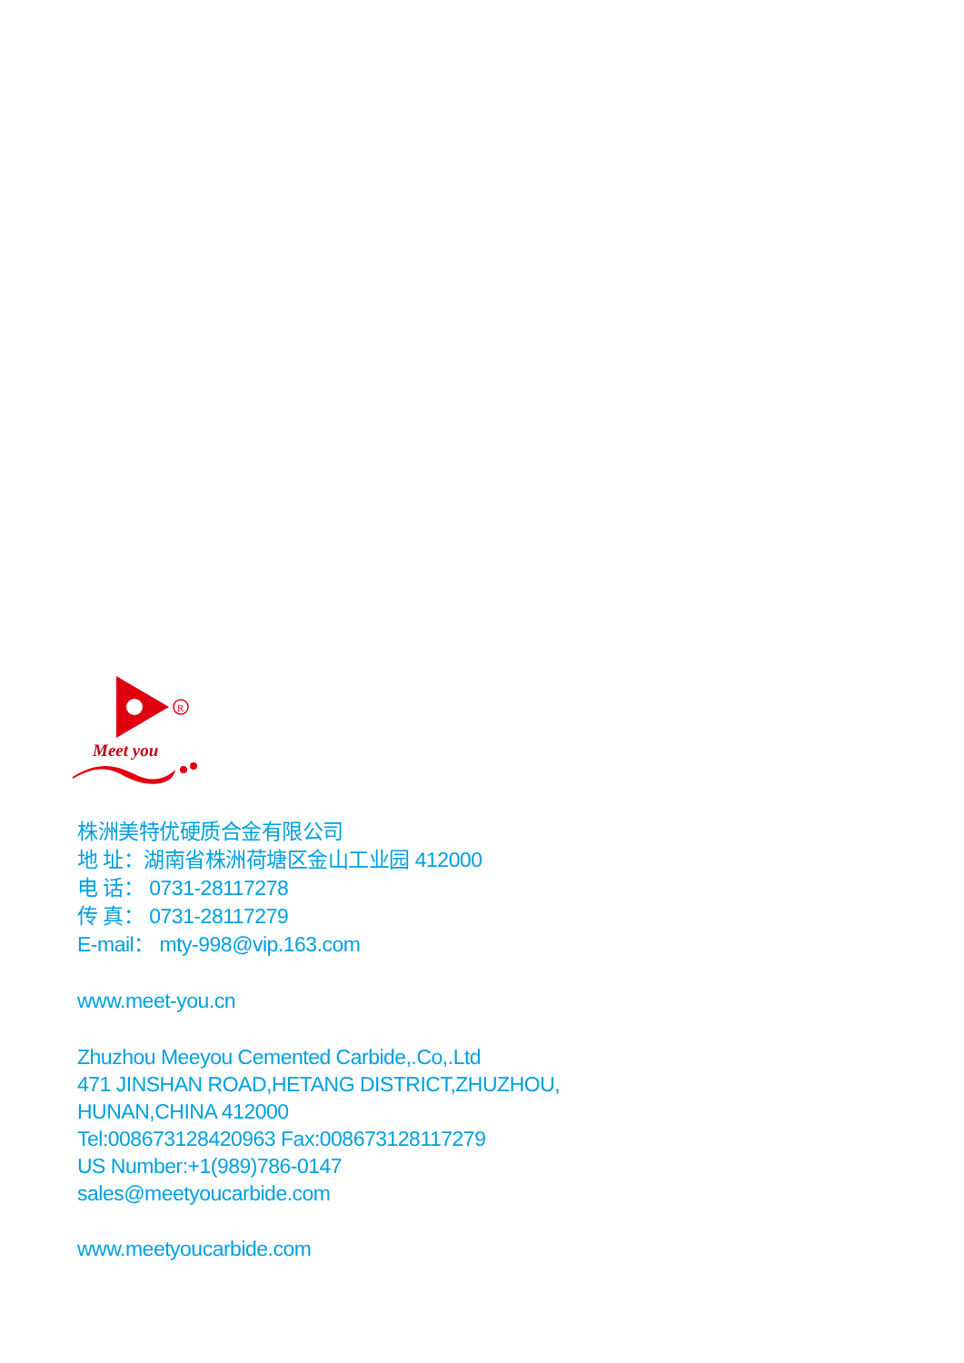R
Meet you
株洲美特优硬质合金有限公司
地 址：湖南省株洲荷塘区金山工业园 412000
电 话： 0731-28117278
传 真： 0731-28117279
E-mail： mty-998@vip.163.com
www.meet-you.cn
Zhuzhou Meeyou Cemented Carbide,.Co,.Ltd
471 JINSHAN ROAD,HETANG DISTRICT,ZHUZHOU,
HUNAN,CHINA 412000
Tel:008673128420963 Fax:008673128117279
US Number:+1(989)786-0147
sales@meetyoucarbide.com
www.meetyoucarbide.com